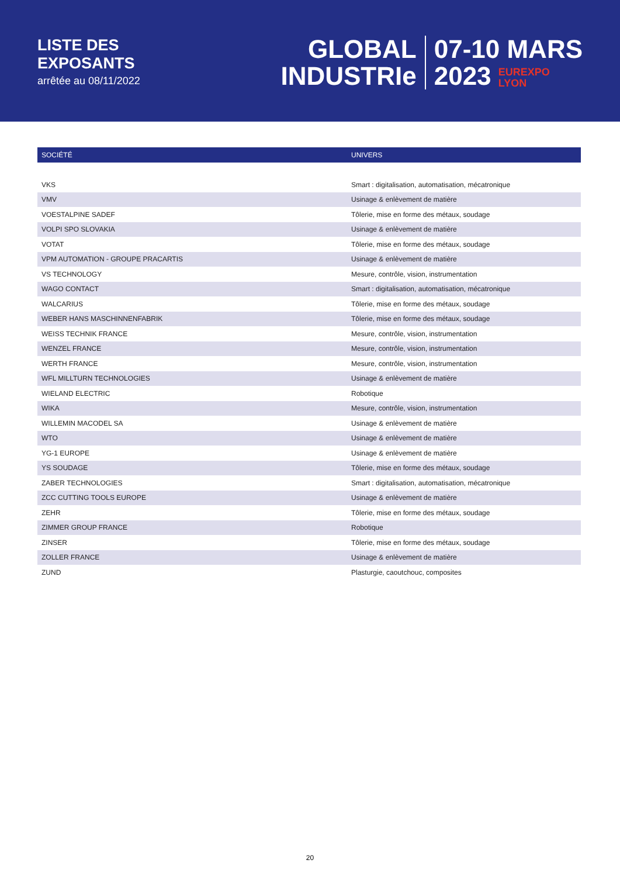LISTE DES
EXPOSANTS
arrêtée au 08/11/2022
GLOBAL
INDUSTRIe
07-10 MARS
2023 EUREXPO
LYON
| SOCIÉTÉ | UNIVERS |
| --- | --- |
| VKS | Smart : digitalisation, automatisation, mécatronique |
| VMV | Usinage & enlèvement de matière |
| VOESTALPINE SADEF | Tôlerie, mise en forme des métaux, soudage |
| VOLPI SPO SLOVAKIA | Usinage & enlèvement de matière |
| VOTAT | Tôlerie, mise en forme des métaux, soudage |
| VPM AUTOMATION - GROUPE PRACARTIS | Usinage & enlèvement de matière |
| VS TECHNOLOGY | Mesure, contrôle, vision, instrumentation |
| WAGO CONTACT | Smart : digitalisation, automatisation, mécatronique |
| WALCARIUS | Tôlerie, mise en forme des métaux, soudage |
| WEBER HANS MASCHINNENFABRIK | Tôlerie, mise en forme des métaux, soudage |
| WEISS TECHNIK FRANCE | Mesure, contrôle, vision, instrumentation |
| WENZEL FRANCE | Mesure, contrôle, vision, instrumentation |
| WERTH FRANCE | Mesure, contrôle, vision, instrumentation |
| WFL MILLTURN TECHNOLOGIES | Usinage & enlèvement de matière |
| WIELAND ELECTRIC | Robotique |
| WIKA | Mesure, contrôle, vision, instrumentation |
| WILLEMIN MACODEL SA | Usinage & enlèvement de matière |
| WTO | Usinage & enlèvement de matière |
| YG-1 EUROPE | Usinage & enlèvement de matière |
| YS SOUDAGE | Tôlerie, mise en forme des métaux, soudage |
| ZABER TECHNOLOGIES | Smart : digitalisation, automatisation, mécatronique |
| ZCC CUTTING TOOLS EUROPE | Usinage & enlèvement de matière |
| ZEHR | Tôlerie, mise en forme des métaux, soudage |
| ZIMMER GROUP FRANCE | Robotique |
| ZINSER | Tôlerie, mise en forme des métaux, soudage |
| ZOLLER FRANCE | Usinage & enlèvement de matière |
| ZUND | Plasturgie, caoutchouc, composites |
20